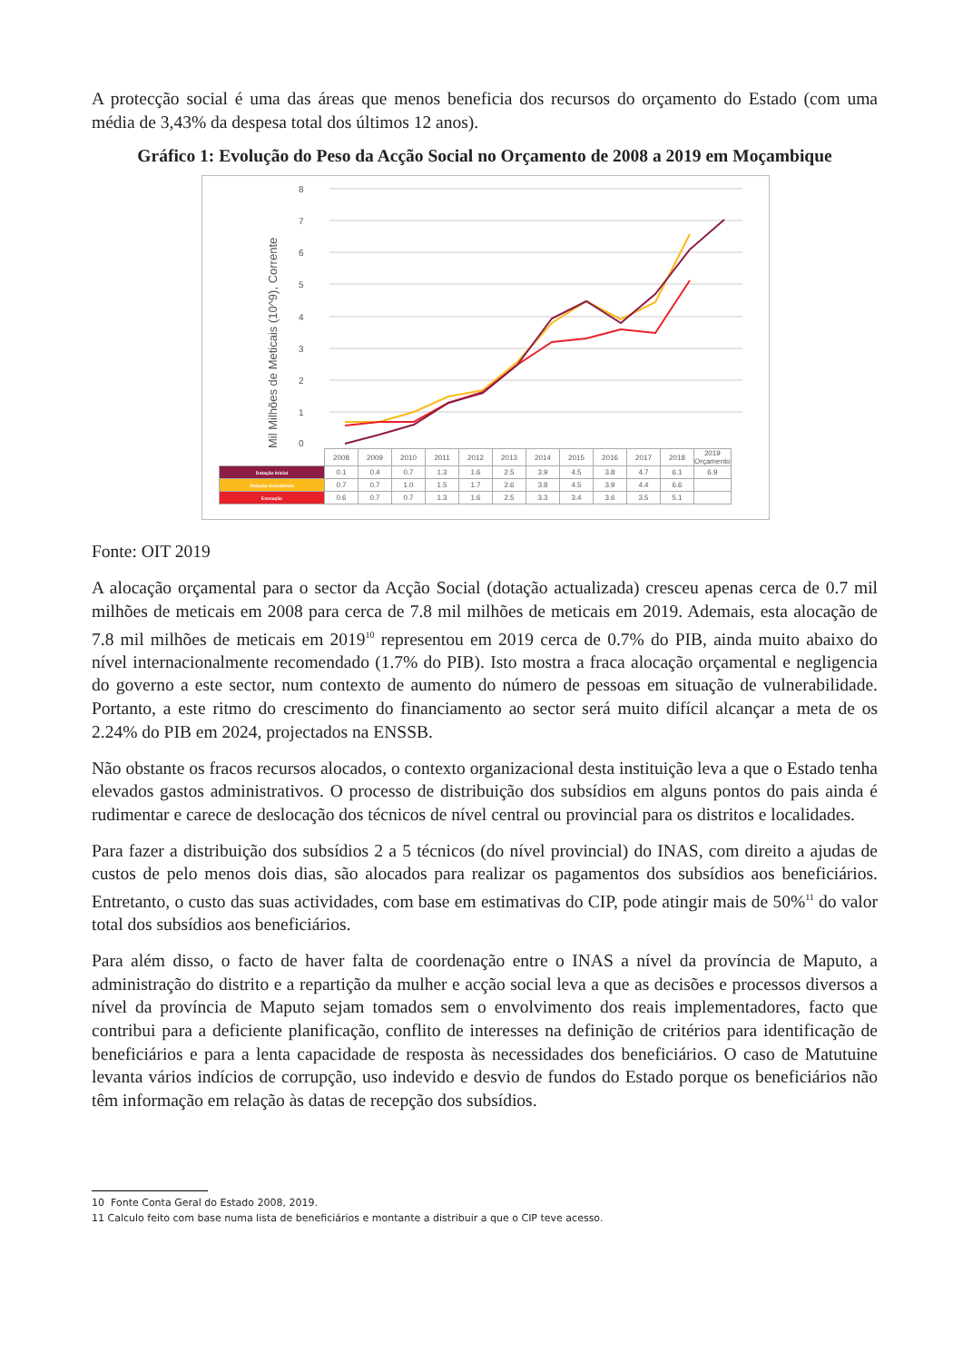A protecção social é uma das áreas que menos beneficia dos recursos do orçamento do Estado (com uma média de 3,43% da despesa total dos últimos 12 anos).
Gráfico 1: Evolução do Peso da Acção Social no Orçamento de 2008 a 2019 em Moçambique
8
7
6
5
4
3
2
1
0
Mil Milhões de Meticais (10^9), Corrente
| | 2008 | 2009 | 2010 | 2011 | 2012 | 2013 | 2014 | 2015 | 2016 | 2017 | 2018 | 2019 Orçamento |
| --- | --- | --- | --- | --- | --- | --- | --- | --- | --- | --- | --- | --- |
| Dotação Inicial | 0.1 | 0.4 | 0.7 | 1.3 | 1.6 | 2.5 | 3.9 | 4.5 | 3.8 | 4.7 | 6.1 | 6.9 |
| Dotação Actualizada | 0.7 | 0.7 | 1.0 | 1.5 | 1.7 | 2.6 | 3.8 | 4.5 | 3.9 | 4.4 | 6.6 | |
| Execução | 0.6 | 0.7 | 0.7 | 1.3 | 1.6 | 2.5 | 3.3 | 3.4 | 3.6 | 3.5 | 5.1 | |
Fonte: OIT 2019
A alocação orçamental para o sector da Acção Social (dotação actualizada) cresceu apenas cerca de 0.7 mil milhões de meticais em 2008 para cerca de 7.8 mil milhões de meticais em 2019. Ademais, esta alocação de 7.8 mil milhões de meticais em 2019<sup>10</sup> representou em 2019 cerca de 0.7% do PIB, ainda muito abaixo do nível internacionalmente recomendado (1.7% do PIB). Isto mostra a fraca alocação orçamental e negligencia do governo a este sector, num contexto de aumento do número de pessoas em situação de vulnerabilidade. Portanto, a este ritmo do crescimento do financiamento ao sector será muito difícil alcançar a meta de os 2.24% do PIB em 2024, projectados na ENSSB.
Não obstante os fracos recursos alocados, o contexto organizacional desta instituição leva a que o Estado tenha elevados gastos administrativos. O processo de distribuição dos subsídios em alguns pontos do pais ainda é rudimentar e carece de deslocação dos técnicos de nível central ou provincial para os distritos e localidades.
Para fazer a distribuição dos subsídios 2 a 5 técnicos (do nível provincial) do INAS, com direito a ajudas de custos de pelo menos dois dias, são alocados para realizar os pagamentos dos subsídios aos beneficiários. Entretanto, o custo das suas actividades, com base em estimativas do CIP, pode atingir mais de 50%<sup>11</sup> do valor total dos subsídios aos beneficiários.
Para além disso, o facto de haver falta de coordenação entre o INAS a nível da província de Maputo, a administração do distrito e a repartição da mulher e acção social leva a que as decisões e processos diversos a nível da província de Maputo sejam tomados sem o envolvimento dos reais implementadores, facto que contribui para a deficiente planificação, conflito de interesses na definição de critérios para identificação de beneficiários e para a lenta capacidade de resposta às necessidades dos beneficiários. O caso de Matutuine levanta vários indícios de corrupção, uso indevido e desvio de fundos do Estado porque os beneficiários não têm informação em relação às datas de recepção dos subsídios.
10 Fonte Conta Geral do Estado 2008, 2019.
11 Calculo feito com base numa lista de beneficiários e montante a distribuir a que o CIP teve acesso.